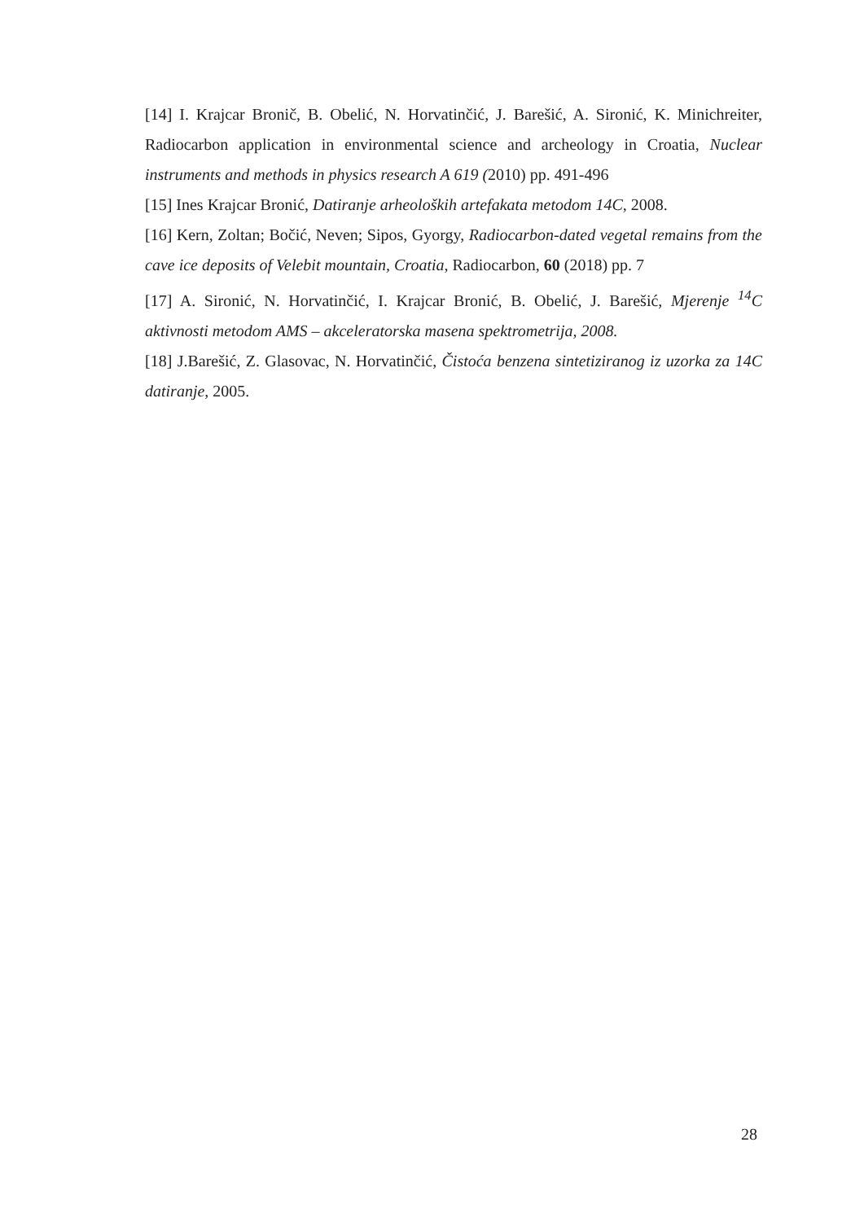[14] I. Krajcar Bronič, B. Obelić, N. Horvatinčić, J. Barešić, A. Sironić, K. Minichreiter, Radiocarbon application in environmental science and archeology in Croatia, Nuclear instruments and methods in physics research A 619 (2010) pp. 491-496
[15] Ines Krajcar Bronić, Datiranje arheoloških artefakata metodom 14C, 2008.
[16] Kern, Zoltan; Bočić, Neven; Sipos, Gyorgy, Radiocarbon-dated vegetal remains from the cave ice deposits of Velebit mountain, Croatia, Radiocarbon, 60 (2018) pp. 7
[17] A. Sironić, N. Horvatinčić, I. Krajcar Bronić, B. Obelić, J. Barešić, Mjerenje <sup>14</sup>C aktivnosti metodom AMS – akceleratorska masena spektrometrija, 2008.
[18] J.Barešić, Z. Glasovac, N. Horvatinčić, Čistoća benzena sintetiziranog iz uzorka za 14C datiranje, 2005.
28